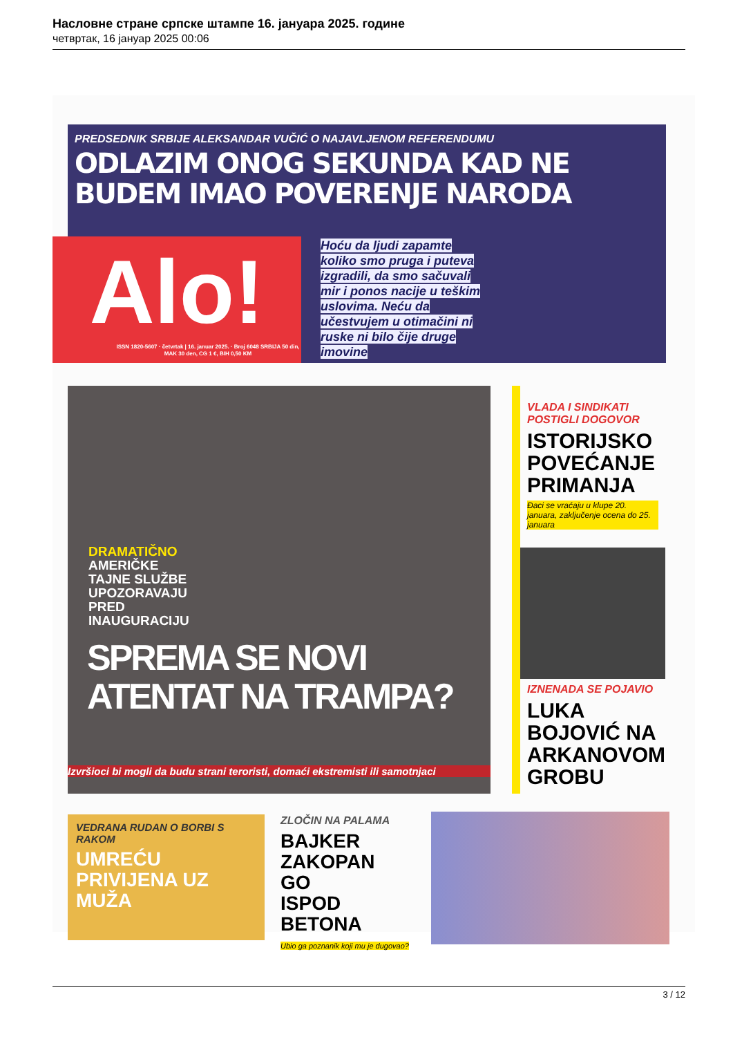Насловне стране српске штампе 16. јануара 2025. године
четвртак, 16 јануар 2025 00:06
PREDSEDNIK SRBIJE ALEKSANDAR VUČIĆ O NAJAVLJENOM REFERENDUMU
ODLAZIM ONOG SEKUNDA KAD NE
BUDEM IMAO POVERENJE NARODA
Alo!
ISSN 1820-5607 · četvrtak | 16. januar 2025. · Broj 6048 SRBIJA 50 din, MAK 30 den, CG 1 €, BIH 0,50 KM
Hoću da ljudi zapamte koliko smo pruga i puteva izgradili, da smo sačuvali mir i ponos nacije u teškim uslovima. Neću da učestvujem u otimačini ni ruske ni bilo čije druge imovine
DRAMATIČNO
AMERIČKE
TAJNE SLUŽBE
UPOZORAVAJU
PRED
INAUGURACIJU
SPREMA SE NOVI
ATENTAT NA TRAMPA?
Izvršioci bi mogli da budu strani teroristi, domaći ekstremisti ili samotnjaci
VLADA I SINDIKATI POSTIGLI DOGOVOR
ISTORIJSKO POVEĆANJE PRIMANJA
Đaci se vraćaju u klupe 20. januara, zaključenje ocena do 25. januara
IZNENADA SE POJAVIO
LUKA BOJOVIĆ NA ARKANOVOM GROBU
VEDRANA RUDAN O BORBI S RAKOM
UMREĆU PRIVIJENA UZ MUŽA
ZLOČIN NA PALAMA
BAJKER ZAKOPAN GO ISPOD BETONA
Ubio ga poznanik koji mu je dugovao?
3 / 12